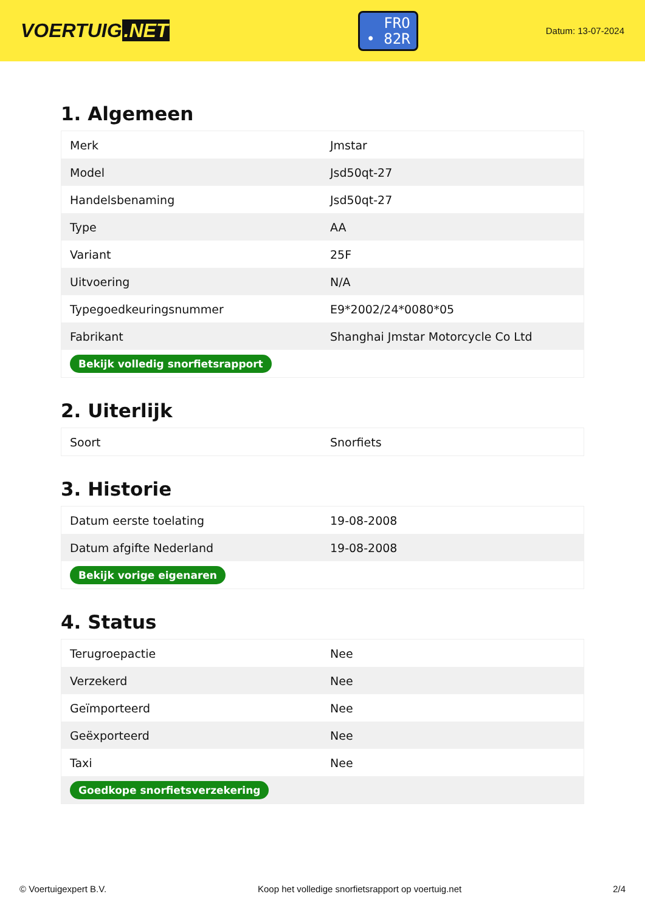VOERTUIG.NET
FRO
• 82R
Datum: 13-07-2024
1. Algemeen
| Merk | Jmstar |
| Model | Jsd50qt-27 |
| Handelsbenaming | Jsd50qt-27 |
| Type | AA |
| Variant | 25F |
| Uitvoering | N/A |
| Typegoedkeuringsnummer | E9*2002/24*0080*05 |
| Fabrikant | Shanghai Jmstar Motorcycle Co Ltd |
| Bekijk volledig snorfietsrapport | |
2. Uiterlijk
| Soort | Snorfiets |
3. Historie
| Datum eerste toelating | 19-08-2008 |
| Datum afgifte Nederland | 19-08-2008 |
| Bekijk vorige eigenaren | |
4. Status
| Terugroepactie | Nee |
| Verzekerd | Nee |
| Geïmporteerd | Nee |
| Geëxporteerd | Nee |
| Taxi | Nee |
| Goedkope snorfietsverzekering | |
© Voertuigexpert B.V. Koop het volledige snorfietsrapport op voertuig.net 2/4